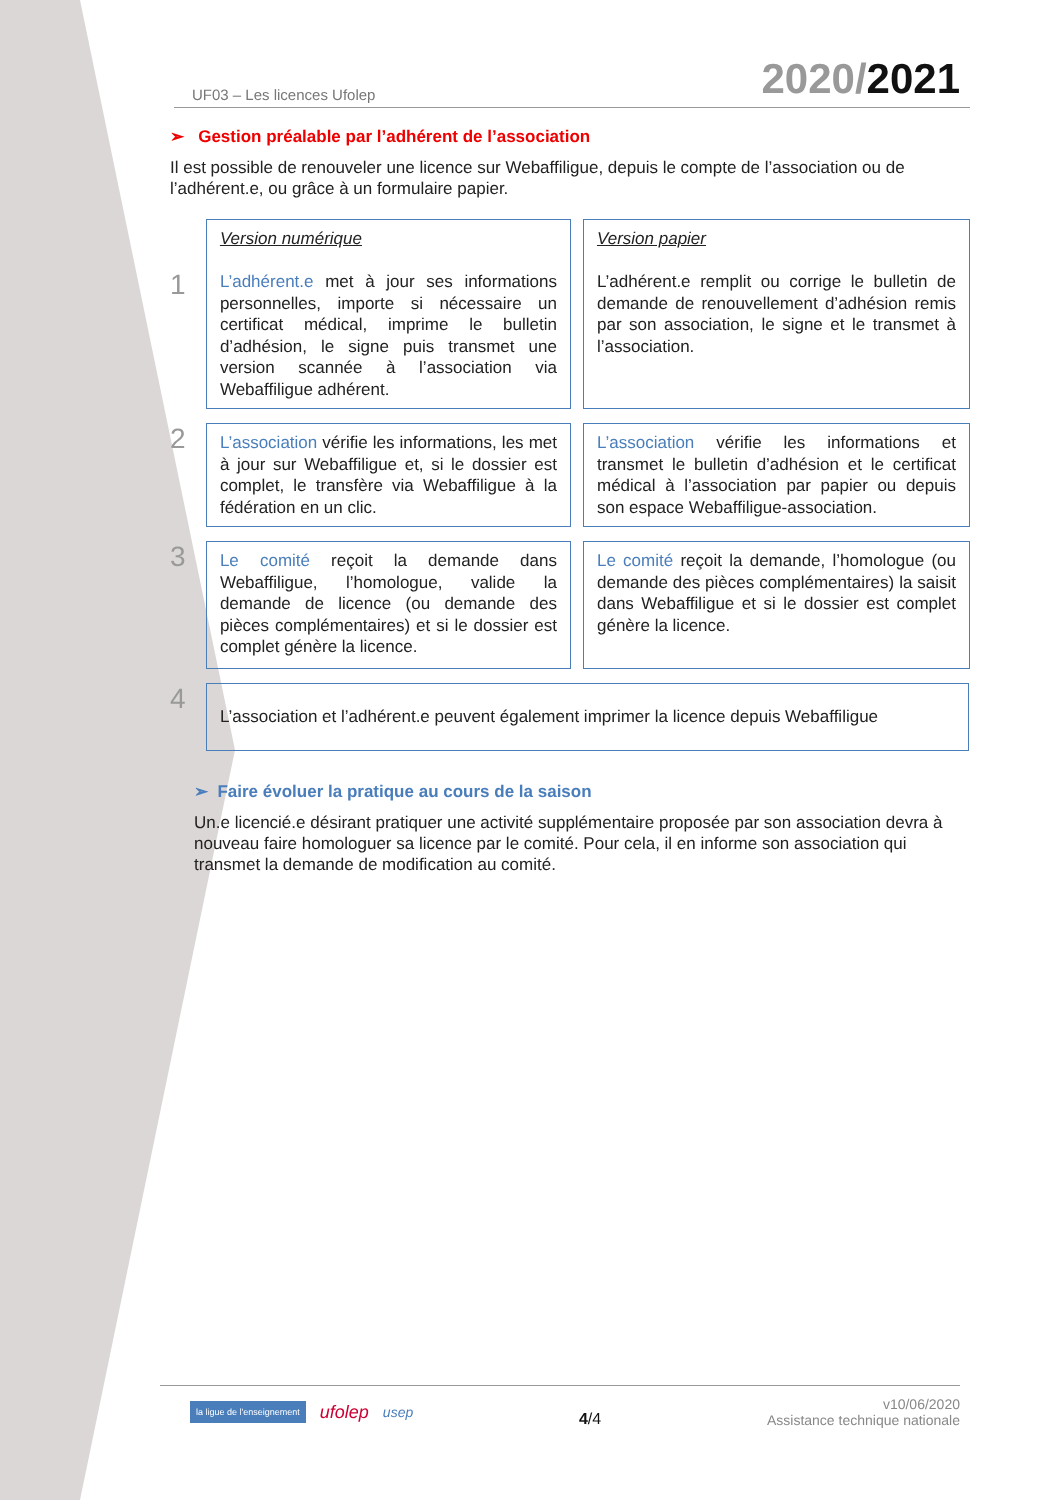UF03 – Les licences Ufolep 2020/2021
➢ Gestion préalable par l’adhérent de l’association
Il est possible de renouveler une licence sur Webaffiligue, depuis le compte de l’association ou de l’adhérent.e, ou grâce à un formulaire papier.
1
Version numérique
L’adhérent.e met à jour ses informations personnelles, importe si nécessaire un certificat médical, imprime le bulletin d’adhésion, le signe puis transmet une version scannée à l’association via Webaffiligue adhérent.
Version papier
L’adhérent.e remplit ou corrige le bulletin de demande de renouvellement d’adhésion remis par son association, le signe et le transmet à l’association.
2
L’association vérifie les informations, les met à jour sur Webaffiligue et, si le dossier est complet, le transfère via Webaffiligue à la fédération en un clic.
L’association vérifie les informations et transmet le bulletin d’adhésion et le certificat médical à l’association par papier ou depuis son espace Webaffiligue-association.
3
Le comité reçoit la demande dans Webaffiligue, l’homologue, valide la demande de licence (ou demande des pièces complémentaires) et si le dossier est complet génère la licence.
Le comité reçoit la demande, l’homologue (ou demande des pièces complémentaires) la saisit dans Webaffiligue et si le dossier est complet génère la licence.
4
L’association et l’adhérent.e peuvent également imprimer la licence depuis Webaffiligue
➢ Faire évoluer la pratique au cours de la saison
Un.e licencié.e désirant pratiquer une activité supplémentaire proposée par son association devra à nouveau faire homologuer sa licence par le comité. Pour cela, il en informe son association qui transmet la demande de modification au comité.
la ligue de l'enseignement ufolep usep
4/4 v10/06/2020
Assistance technique nationale